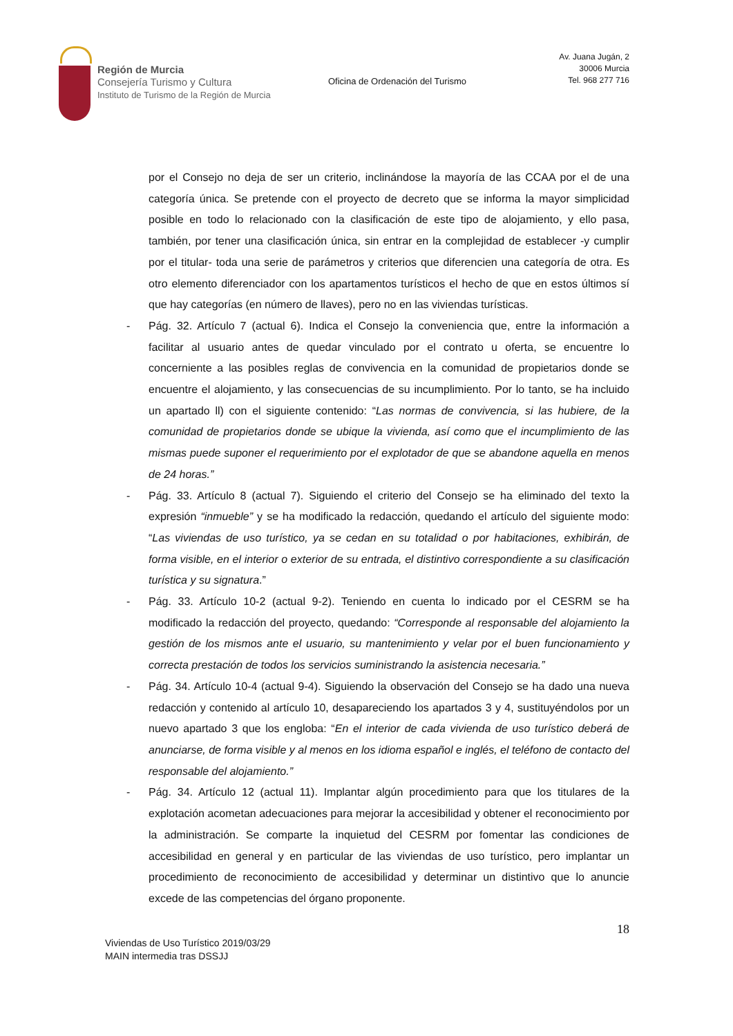Región de Murcia
Consejería Turismo y Cultura
Instituto de Turismo de la Región de Murcia
Oficina de Ordenación del Turismo
Av. Juana Jugán, 2
30006 Murcia
Tel. 968 277 716
por el Consejo no deja de ser un criterio, inclinándose la mayoría de las CCAA por el de una categoría única. Se pretende con el proyecto de decreto que se informa la mayor simplicidad posible en todo lo relacionado con la clasificación de este tipo de alojamiento, y ello pasa, también, por tener una clasificación única, sin entrar en la complejidad de establecer -y cumplir por el titular- toda una serie de parámetros y criterios que diferencien una categoría de otra. Es otro elemento diferenciador con los apartamentos turísticos el hecho de que en estos últimos sí que hay categorías (en número de llaves), pero no en las viviendas turísticas.
- Pág. 32. Artículo 7 (actual 6). Indica el Consejo la conveniencia que, entre la información a facilitar al usuario antes de quedar vinculado por el contrato u oferta, se encuentre lo concerniente a las posibles reglas de convivencia en la comunidad de propietarios donde se encuentre el alojamiento, y las consecuencias de su incumplimiento. Por lo tanto, se ha incluido un apartado ll) con el siguiente contenido: “Las normas de convivencia, si las hubiere, de la comunidad de propietarios donde se ubique la vivienda, así como que el incumplimiento de las mismas puede suponer el requerimiento por el explotador de que se abandone aquella en menos de 24 horas.”
- Pág. 33. Artículo 8 (actual 7). Siguiendo el criterio del Consejo se ha eliminado del texto la expresión “inmueble” y se ha modificado la redacción, quedando el artículo del siguiente modo: “Las viviendas de uso turístico, ya se cedan en su totalidad o por habitaciones, exhibirán, de forma visible, en el interior o exterior de su entrada, el distintivo correspondiente a su clasificación turística y su signatura.”
- Pág. 33. Artículo 10-2 (actual 9-2). Teniendo en cuenta lo indicado por el CESRM se ha modificado la redacción del proyecto, quedando: “Corresponde al responsable del alojamiento la gestión de los mismos ante el usuario, su mantenimiento y velar por el buen funcionamiento y correcta prestación de todos los servicios suministrando la asistencia necesaria.”
- Pág. 34. Artículo 10-4 (actual 9-4). Siguiendo la observación del Consejo se ha dado una nueva redacción y contenido al artículo 10, desapareciendo los apartados 3 y 4, sustituyéndolos por un nuevo apartado 3 que los engloba: “En el interior de cada vivienda de uso turístico deberá de anunciarse, de forma visible y al menos en los idioma español e inglés, el teléfono de contacto del responsable del alojamiento.”
- Pág. 34. Artículo 12 (actual 11). Implantar algún procedimiento para que los titulares de la explotación acometan adecuaciones para mejorar la accesibilidad y obtener el reconocimiento por la administración. Se comparte la inquietud del CESRM por fomentar las condiciones de accesibilidad en general y en particular de las viviendas de uso turístico, pero implantar un procedimiento de reconocimiento de accesibilidad y determinar un distintivo que lo anuncie excede de las competencias del órgano proponente.
18
Viviendas de Uso Turístico 2019/03/29
MAIN intermedia tras DSSJJ